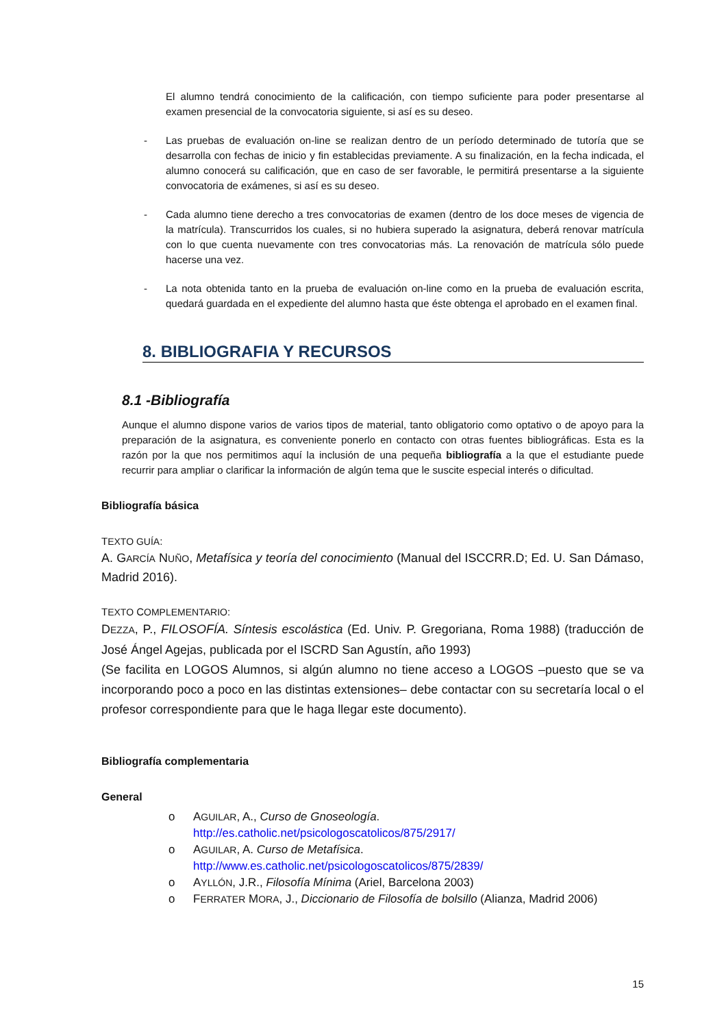El alumno tendrá conocimiento de la calificación, con tiempo suficiente para poder presentarse al examen presencial de la convocatoria siguiente, si así es su deseo.
- Las pruebas de evaluación on-line se realizan dentro de un período determinado de tutoría que se desarrolla con fechas de inicio y fin establecidas previamente. A su finalización, en la fecha indicada, el alumno conocerá su calificación, que en caso de ser favorable, le permitirá presentarse a la siguiente convocatoria de exámenes, si así es su deseo.
- Cada alumno tiene derecho a tres convocatorias de examen (dentro de los doce meses de vigencia de la matrícula). Transcurridos los cuales, si no hubiera superado la asignatura, deberá renovar matrícula con lo que cuenta nuevamente con tres convocatorias más. La renovación de matrícula sólo puede hacerse una vez.
- La nota obtenida tanto en la prueba de evaluación on-line como en la prueba de evaluación escrita, quedará guardada en el expediente del alumno hasta que éste obtenga el aprobado en el examen final.
8. BIBLIOGRAFIA Y RECURSOS
8.1 -Bibliografía
Aunque el alumno dispone varios de varios tipos de material, tanto obligatorio como optativo o de apoyo para la preparación de la asignatura, es conveniente ponerlo en contacto con otras fuentes bibliográficas. Esta es la razón por la que nos permitimos aquí la inclusión de una pequeña bibliografía a la que el estudiante puede recurrir para ampliar o clarificar la información de algún tema que le suscite especial interés o dificultad.
Bibliografía básica
TEXTO GUÍA:
A. GARCÍA NUÑO, Metafísica y teoría del conocimiento (Manual del ISCCRR.D; Ed. U. San Dámaso, Madrid 2016).
TEXTO COMPLEMENTARIO:
DEZZA, P., FILOSOFÍA. Síntesis escolástica (Ed. Univ. P. Gregoriana, Roma 1988) (traducción de José Ángel Agejas, publicada por el ISCRD San Agustín, año 1993)
(Se facilita en LOGOS Alumnos, si algún alumno no tiene acceso a LOGOS –puesto que se va incorporando poco a poco en las distintas extensiones– debe contactar con su secretaría local o el profesor correspondiente para que le haga llegar este documento).
Bibliografía complementaria
General
o AGUILAR, A., Curso de Gnoseología.
http://es.catholic.net/psicologoscatolicos/875/2917/
o AGUILAR, A. Curso de Metafísica.
http://www.es.catholic.net/psicologoscatolicos/875/2839/
o AYLLÓN, J.R., Filosofía Mínima (Ariel, Barcelona 2003)
o FERRATER MORA, J., Diccionario de Filosofía de bolsillo (Alianza, Madrid 2006)
15